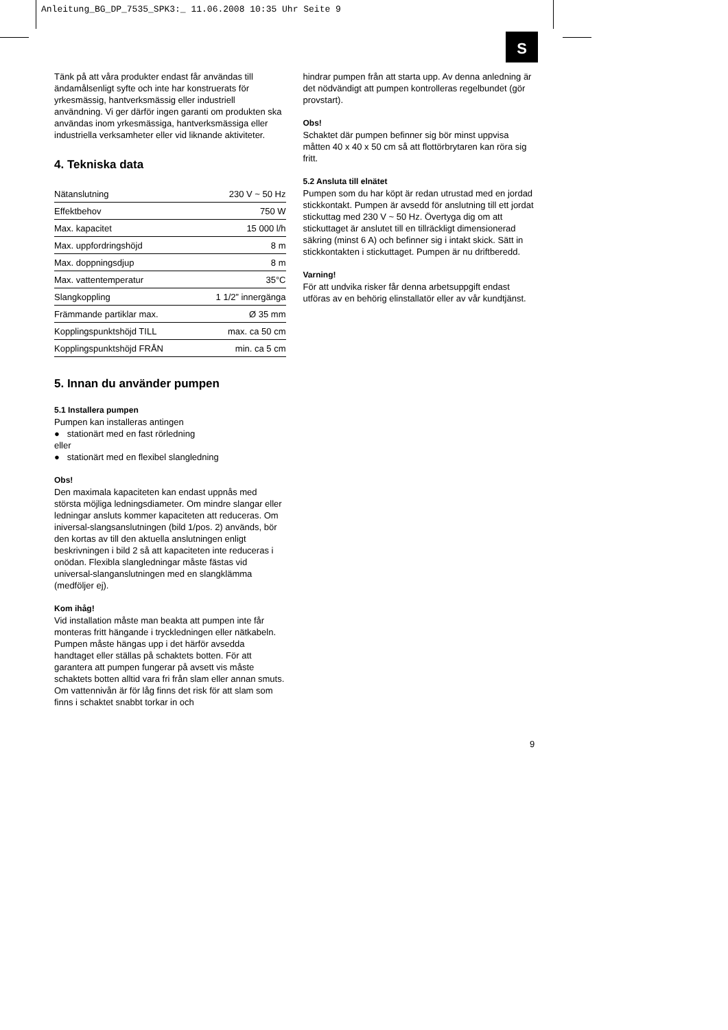Anleitung_BG_DP_7535_SPK3:_ 11.06.2008 10:35 Uhr Seite 9
S
Tänk på att våra produkter endast får användas till ändamålsenligt syfte och inte har konstruerats för yrkesmässig, hantverksmässig eller industriell användning. Vi ger därför ingen garanti om produkten ska användas inom yrkesmässiga, hantverksmässiga eller industriella verksamheter eller vid liknande aktiviteter.
4. Tekniska data
| Nätanslutning | 230 V ~ 50 Hz |
| Effektbehov | 750 W |
| Max. kapacitet | 15 000 l/h |
| Max. uppfordringshöjd | 8 m |
| Max. doppningsdjup | 8 m |
| Max. vattentemperatur | 35°C |
| Slangkoppling | 1 1/2” innergänga |
| Främmande partiklar max. | Ø 35 mm |
| Kopplingspunktshöjd TILL | max. ca 50 cm |
| Kopplingspunktshöjd FRÅN | min. ca 5 cm |
5. Innan du använder pumpen
5.1 Installera pumpen
Pumpen kan installeras antingen
● stationärt med en fast rörledning
eller
● stationärt med en flexibel slangledning
Obs!
Den maximala kapaciteten kan endast uppnås med största möjliga ledningsdiameter. Om mindre slangar eller ledningar ansluts kommer kapaciteten att reduceras. Om iniversal-slangsanslutningen (bild 1/pos. 2) används, bör den kortas av till den aktuella anslutningen enligt beskrivningen i bild 2 så att kapaciteten inte reduceras i onödan. Flexibla slangledningar måste fästas vid universal-slanganslutningen med en slangklämma (medföljer ej).
Kom ihåg!
Vid installation måste man beakta att pumpen inte får monteras fritt hängande i tryckledningen eller nätkabeln. Pumpen måste hängas upp i det härför avsedda handtaget eller ställas på schaktets botten. För att garantera att pumpen fungerar på avsett vis måste schaktets botten alltid vara fri från slam eller annan smuts. Om vattennivån är för låg finns det risk för att slam som finns i schaktet snabbt torkar in och
hindrar pumpen från att starta upp. Av denna anledning är det nödvändigt att pumpen kontrolleras regelbundet (gör provstart).
Obs!
Schaktet där pumpen befinner sig bör minst uppvisa måtten 40 x 40 x 50 cm så att flottörbrytaren kan röra sig fritt.
5.2 Ansluta till elnätet
Pumpen som du har köpt är redan utrustad med en jordad stickkontakt. Pumpen är avsedd för anslutning till ett jordat stickuttag med 230 V ~ 50 Hz. Övertyga dig om att stickuttaget är anslutet till en tillräckligt dimensionerad säkring (minst 6 A) och befinner sig i intakt skick. Sätt in stickkontakten i stickuttaget. Pumpen är nu driftberedd.
Varning!
För att undvika risker får denna arbetsuppgift endast utföras av en behörig elinstallatör eller av vår kundtjänst.
9